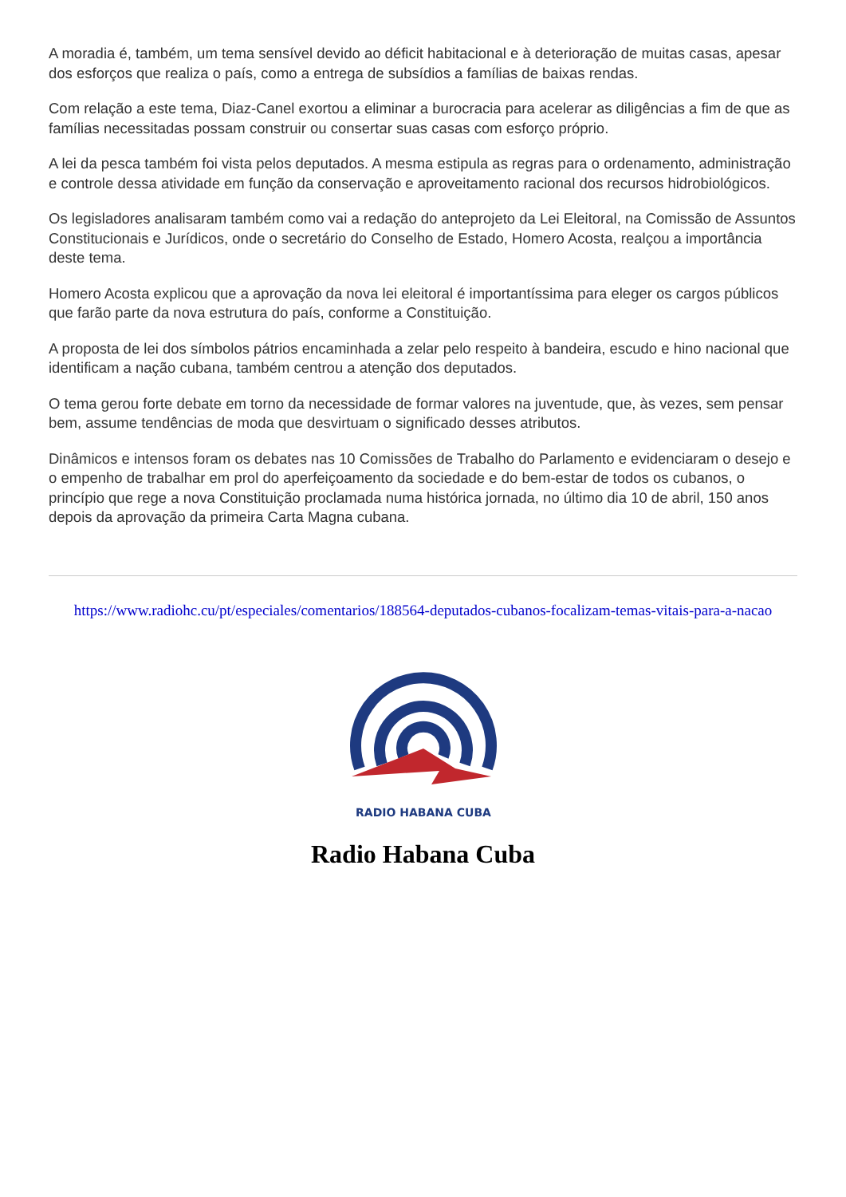A moradia é, também, um tema sensível devido ao déficit habitacional e à deterioração de muitas casas, apesar dos esforços que realiza o país, como a entrega de subsídios a famílias de baixas rendas.
Com relação a este tema, Diaz-Canel exortou a eliminar a burocracia para acelerar as diligências a fim de que as famílias necessitadas possam construir ou consertar suas casas com esforço próprio.
A lei da pesca também foi vista pelos deputados. A mesma estipula as regras para o ordenamento, administração e controle dessa atividade em função da conservação e aproveitamento racional dos recursos hidrobiológicos.
Os legisladores analisaram também como vai a redação do anteprojeto da Lei Eleitoral, na Comissão de Assuntos Constitucionais e Jurídicos, onde o secretário do Conselho de Estado, Homero Acosta, realçou a importância deste tema.
Homero Acosta explicou que a aprovação da nova lei eleitoral é importantíssima para eleger os cargos públicos que farão parte da nova estrutura do país, conforme a Constituição.
A proposta de lei dos símbolos pátrios encaminhada a zelar pelo respeito à bandeira, escudo e hino nacional que identificam a nação cubana, também centrou a atenção dos deputados.
O tema gerou forte debate em torno da necessidade de formar valores na juventude, que, às vezes, sem pensar bem, assume tendências de moda que desvirtuam o significado desses atributos.
Dinâmicos e intensos foram os debates nas 10 Comissões de Trabalho do Parlamento e evidenciaram o desejo e o empenho de trabalhar em prol do aperfeiçoamento da sociedade e do bem-estar de todos os cubanos, o princípio que rege a nova Constituição proclamada numa histórica jornada, no último dia 10 de abril, 150 anos depois da aprovação da primeira Carta Magna cubana.
https://www.radiohc.cu/pt/especiales/comentarios/188564-deputados-cubanos-focalizam-temas-vitais-para-a-nacao
RADIO HABANA CUBA
Radio Habana Cuba